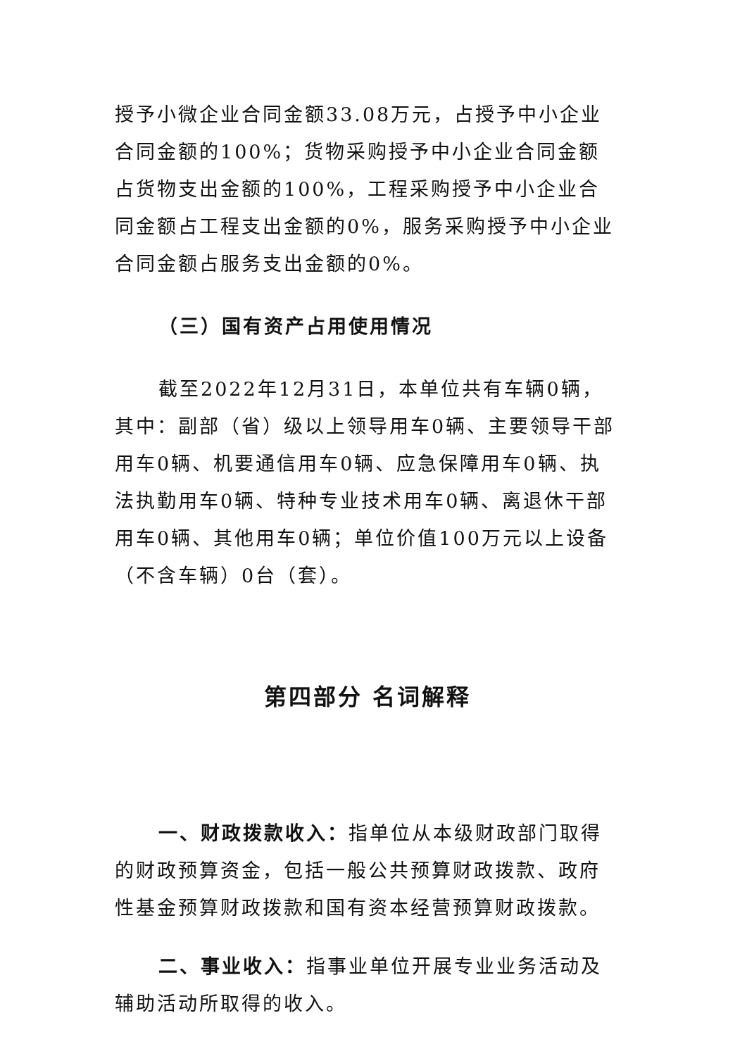授予小微企业合同金额33.08万元，占授予中小企业合同金额的100%；货物采购授予中小企业合同金额占货物支出金额的100%，工程采购授予中小企业合同金额占工程支出金额的0%，服务采购授予中小企业合同金额占服务支出金额的0%。
（三）国有资产占用使用情况
截至2022年12月31日，本单位共有车辆0辆，其中：副部（省）级以上领导用车0辆、主要领导干部用车0辆、机要通信用车0辆、应急保障用车0辆、执法执勤用车0辆、特种专业技术用车0辆、离退休干部用车0辆、其他用车0辆；单位价值100万元以上设备（不含车辆）0台（套）。
第四部分 名词解释
一、财政拨款收入：指单位从本级财政部门取得的财政预算资金，包括一般公共预算财政拨款、政府性基金预算财政拨款和国有资本经营预算财政拨款。
二、事业收入：指事业单位开展专业业务活动及辅助活动所取得的收入。